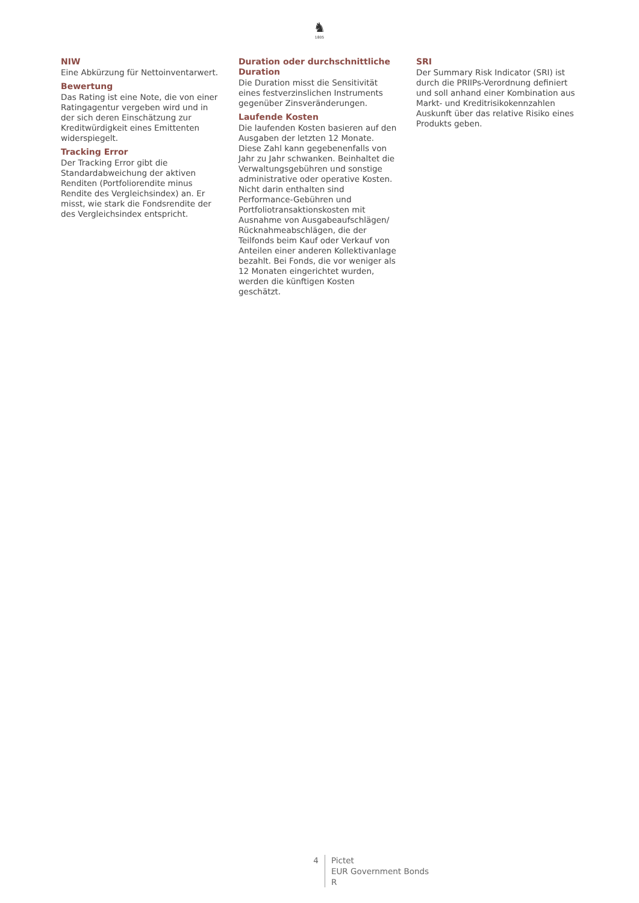♞
1805
NIW
Eine Abkürzung für Nettoinventarwert.
Bewertung
Das Rating ist eine Note, die von einer Ratingagentur vergeben wird und in der sich deren Einschätzung zur Kreditwürdigkeit eines Emittenten widerspiegelt.
Tracking Error
Der Tracking Error gibt die Standardabweichung der aktiven Renditen (Portfoliorendite minus Rendite des Vergleichsindex) an. Er misst, wie stark die Fondsrendite der des Vergleichsindex entspricht.
Duration oder durchschnittliche Duration
Die Duration misst die Sensitivität eines festverzinslichen Instruments gegenüber Zinsveränderungen.
Laufende Kosten
Die laufenden Kosten basieren auf den Ausgaben der letzten 12 Monate. Diese Zahl kann gegebenenfalls von Jahr zu Jahr schwanken. Beinhaltet die Verwaltungsgebühren und sonstige administrative oder operative Kosten. Nicht darin enthalten sind Performance-Gebühren und Portfoliotransaktionskosten mit Ausnahme von Ausgabeaufschlägen/ Rücknahmeabschlägen, die der Teilfonds beim Kauf oder Verkauf von Anteilen einer anderen Kollektivanlage bezahlt. Bei Fonds, die vor weniger als 12 Monaten eingerichtet wurden, werden die künftigen Kosten geschätzt.
SRI
Der Summary Risk Indicator (SRI) ist durch die PRIIPs-Verordnung definiert und soll anhand einer Kombination aus Markt- und Kreditrisikokennzahlen Auskunft über das relative Risiko eines Produkts geben.
4 Pictet
EUR Government Bonds
R